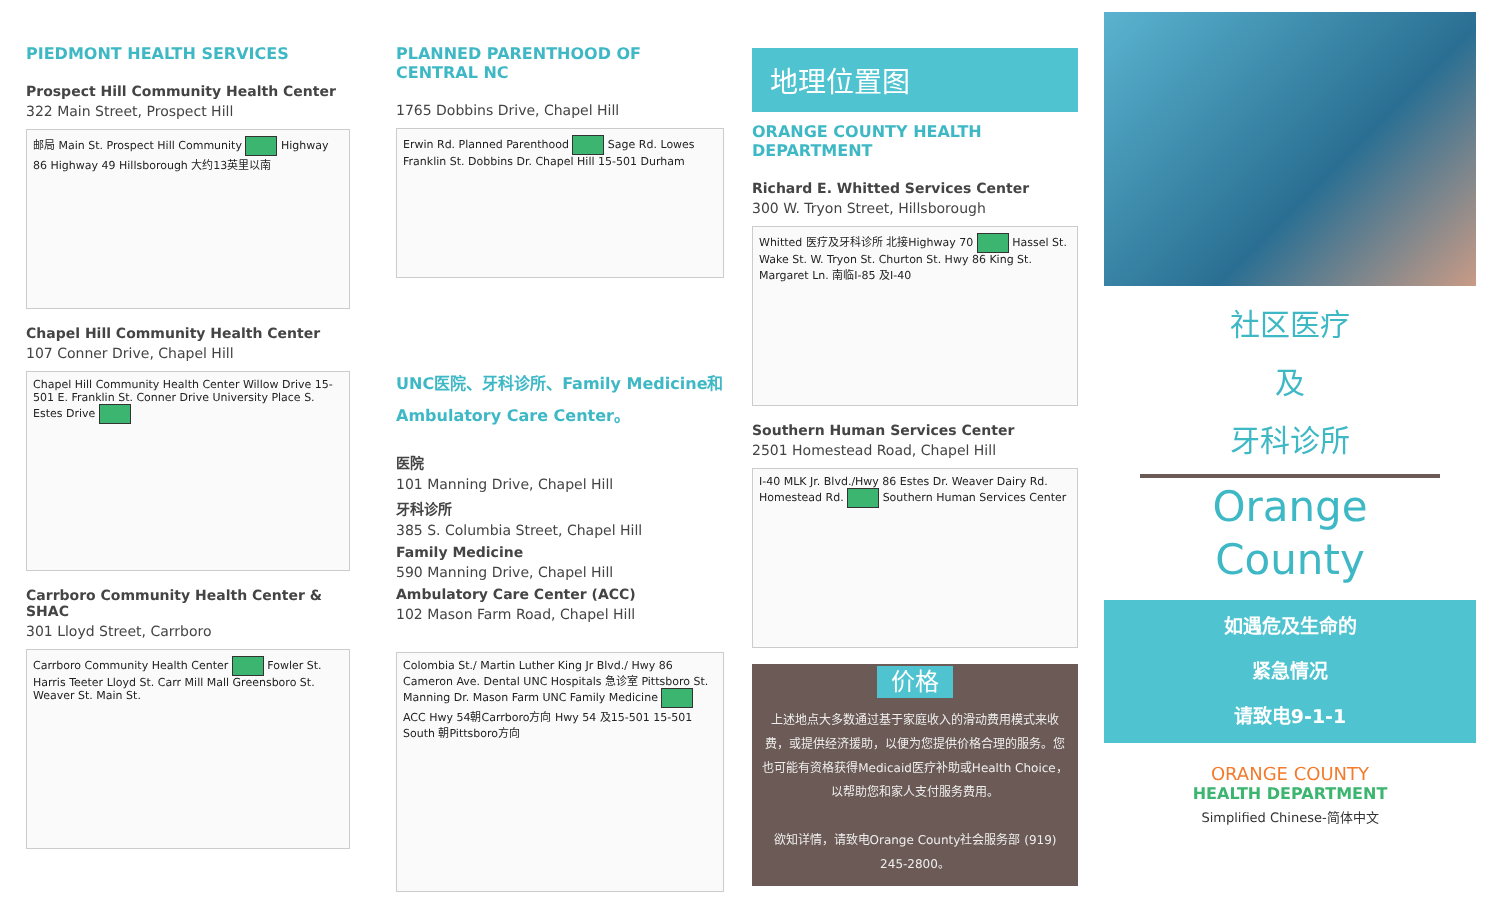PIEDMONT HEALTH SERVICES
Prospect Hill Community Health Center
322 Main Street, Prospect Hill
邮局 Main St. Prospect Hill Community Highway 86 Highway 49 Hillsborough 大约13英里以南
Chapel Hill Community Health Center
107 Conner Drive, Chapel Hill
Chapel Hill Community Health Center Willow Drive 15-501 E. Franklin St. Conner Drive University Place S. Estes Drive
Carrboro Community Health Center & SHAC
301 Lloyd Street, Carrboro
Carrboro Community Health Center Fowler St. Harris Teeter Lloyd St. Carr Mill Mall Greensboro St. Weaver St. Main St.
PLANNED PARENTHOOD OF CENTRAL NC
1765 Dobbins Drive, Chapel Hill
Erwin Rd. Planned Parenthood Sage Rd. Lowes Franklin St. Dobbins Dr. Chapel Hill 15-501 Durham
UNC医院、牙科诊所、Family Medicine和 Ambulatory Care Center。
医院
101 Manning Drive, Chapel Hill
牙科诊所
385 S. Columbia Street, Chapel Hill
Family Medicine
590 Manning Drive, Chapel Hill
Ambulatory Care Center (ACC)
102 Mason Farm Road, Chapel Hill
Colombia St./ Martin Luther King Jr Blvd./ Hwy 86 Cameron Ave. Dental UNC Hospitals 急诊室 Pittsboro St. Manning Dr. Mason Farm UNC Family Medicine ACC Hwy 54朝Carrboro方向 Hwy 54 及15-501 15-501 South 朝Pittsboro方向
地理位置图
ORANGE COUNTY HEALTH DEPARTMENT
Richard E. Whitted Services Center
300 W. Tryon Street, Hillsborough
Whitted 医疗及牙科诊所 北接Highway 70 Hassel St. Wake St. W. Tryon St. Churton St. Hwy 86 King St. Margaret Ln. 南临I-85 及I-40
Southern Human Services Center
2501 Homestead Road, Chapel Hill
I-40 MLK Jr. Blvd./Hwy 86 Estes Dr. Weaver Dairy Rd. Homestead Rd. Southern Human Services Center
价格
上述地点大多数通过基于家庭收入的滑动费用模式来收费，或提供经济援助，以便为您提供价格合理的服务。您也可能有资格获得Medicaid医疗补助或Health Choice，以帮助您和家人支付服务费用。
欲知详情，请致电Orange County社会服务部 (919) 245-2800。
社区医疗
及
牙科诊所
Orange
County
如遇危及生命的
紧急情况
请致电9-1-1
ORANGE COUNTY
HEALTH DEPARTMENT
Simplified Chinese-简体中文